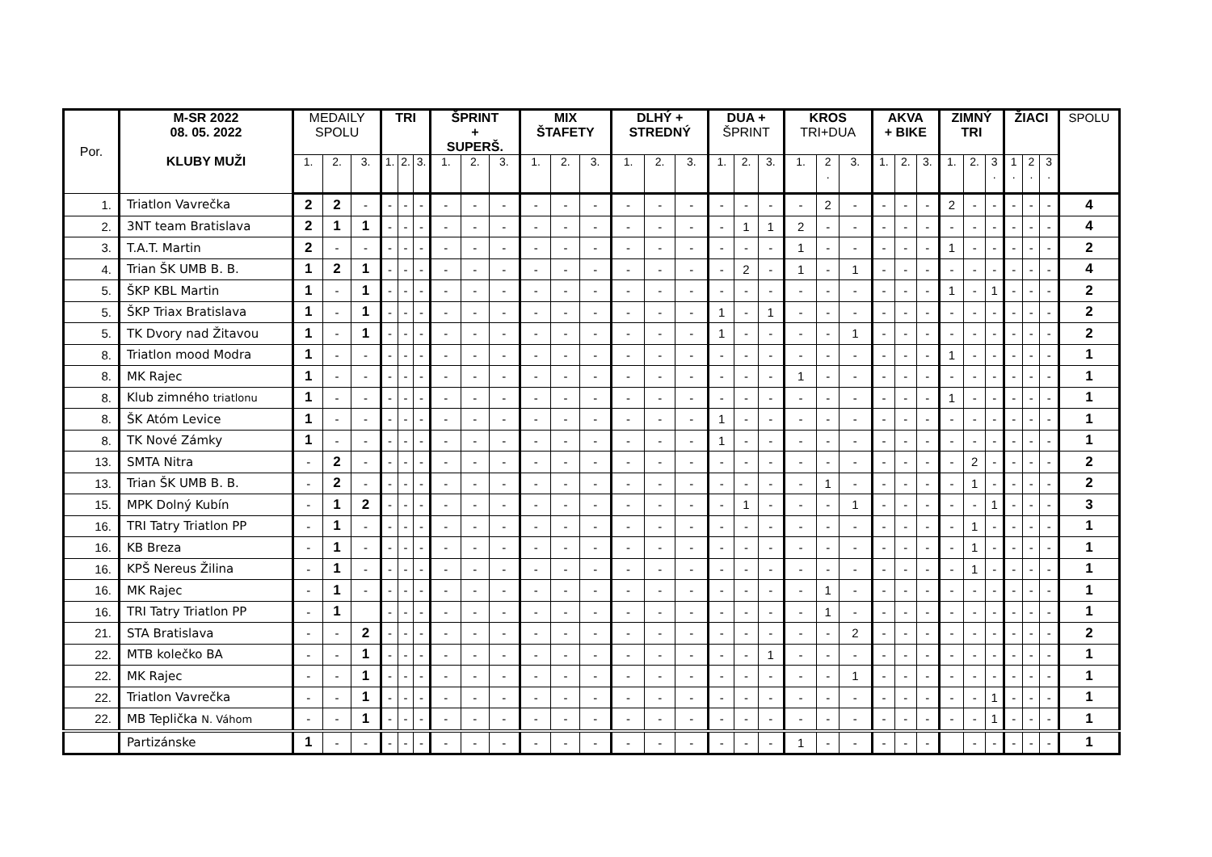| Por. | M-SR 2022 08. 05. 2022 KLUBY MUŽI | MEDAILY SPOLU | | | TRI | | | ŠPRINT + SUPERŠ. | | | MIX ŠTAFETY | | | DLHÝ + STREDNÝ | | | DUA + ŠPRINT | | | KROS TRI+DUA | | | AKVA + BIKE | | | ZIMNÝ TRI | | | ŽIACI | | | SPOLU |
| --- | --- | --- | --- | --- | --- | --- | --- | --- | --- | --- | --- | --- | --- | --- | --- | --- | --- | --- | --- | --- | --- | --- | --- | --- | --- | --- | --- | --- | --- | --- | --- | --- |
| | | 1. | 2. | 3. | 1. | 2. | 3. | 1. | 2. | 3. | 1. | 2. | 3. | 1. | 2. | 3. | 1. | 2. | 3. | 1. | 2 . | 3. | 1. | 2. | 3. | 1. | 2. | 3 . | 1 . | 2 . | 3 . | |
| 1. | Triatlon Vavrečka | 2 | 2 | - | - | - | - | - | - | - | - | - | - | - | - | - | - | - | - | - | 2 | - | - | - | - | 2 | - | - | - | - | - | 4 |
| 2. | 3NT team Bratislava | 2 | 1 | 1 | - | - | - | - | - | - | - | - | - | - | - | - | - | 1 | 1 | 2 | - | - | - | - | - | - | - | - | - | - | - | 4 |
| 3. | T.A.T. Martin | 2 | - | - | - | - | - | - | - | - | - | - | - | - | - | - | - | - | - | 1 | - | - | - | - | - | 1 | - | - | - | - | - | 2 |
| 4. | Trian ŠK UMB B. B. | 1 | 2 | 1 | - | - | - | - | - | - | - | - | - | - | - | - | - | 2 | - | 1 | - | 1 | - | - | - | - | - | - | - | - | - | 4 |
| 5. | ŠKP KBL Martin | 1 | - | 1 | - | - | - | - | - | - | - | - | - | - | - | - | - | - | - | - | - | - | - | - | - | 1 | - | 1 | - | - | - | 2 |
| 5. | ŠKP Triax Bratislava | 1 | - | 1 | - | - | - | - | - | - | - | - | - | - | - | - | 1 | - | 1 | - | - | - | - | - | - | - | - | - | - | - | - | 2 |
| 5. | TK Dvory nad Žitavou | 1 | - | 1 | - | - | - | - | - | - | - | - | - | - | - | - | 1 | - | - | - | - | 1 | - | - | - | - | - | - | - | - | - | 2 |
| 8. | Triatlon mood Modra | 1 | - | - | - | - | - | - | - | - | - | - | - | - | - | - | - | - | - | - | - | - | - | - | - | 1 | - | - | - | - | - | 1 |
| 8. | MK Rajec | 1 | - | - | - | - | - | - | - | - | - | - | - | - | - | - | - | - | - | 1 | - | - | - | - | - | - | - | - | - | - | - | 1 |
| 8. | Klub zimného triatlonu | 1 | - | - | - | - | - | - | - | - | - | - | - | - | - | - | - | - | - | - | - | - | - | - | - | 1 | - | - | - | - | - | 1 |
| 8. | ŠK Atóm Levice | 1 | - | - | - | - | - | - | - | - | - | - | - | - | - | - | 1 | - | - | - | - | - | - | - | - | - | - | - | - | - | - | 1 |
| 8. | TK Nové Zámky | 1 | - | - | - | - | - | - | - | - | - | - | - | - | - | - | 1 | - | - | - | - | - | - | - | - | - | - | - | - | - | - | 1 |
| 13. | SMTA Nitra | - | 2 | - | - | - | - | - | - | - | - | - | - | - | - | - | - | - | - | - | - | - | - | - | - | - | 2 | - | - | - | - | 2 |
| 13. | Trian ŠK UMB B. B. | - | 2 | - | - | - | - | - | - | - | - | - | - | - | - | - | - | - | - | - | 1 | - | - | - | - | - | 1 | - | - | - | - | 2 |
| 15. | MPK Dolný Kubín | - | 1 | 2 | - | - | - | - | - | - | - | - | - | - | - | - | - | 1 | - | - | - | 1 | - | - | - | - | - | 1 | - | - | - | 3 |
| 16. | TRI Tatry Triatlon PP | - | 1 | - | - | - | - | - | - | - | - | - | - | - | - | - | - | - | - | - | - | - | - | - | - | - | 1 | - | - | - | - | 1 |
| 16. | KB Breza | - | 1 | - | - | - | - | - | - | - | - | - | - | - | - | - | - | - | - | - | - | - | - | - | - | - | 1 | - | - | - | - | 1 |
| 16. | KPŠ Nereus Žilina | - | 1 | - | - | - | - | - | - | - | - | - | - | - | - | - | - | - | - | - | - | - | - | - | - | - | 1 | - | - | - | - | 1 |
| 16. | MK Rajec | - | 1 | - | - | - | - | - | - | - | - | - | - | - | - | - | - | - | - | - | 1 | - | - | - | - | - | - | - | - | - | - | 1 |
| 16. | TRI Tatry Triatlon PP | - | 1 | | - | - | - | - | - | - | - | - | - | - | - | - | - | - | - | - | 1 | - | - | - | - | - | - | - | - | - | - | 1 |
| 21. | STA Bratislava | - | - | 2 | - | - | - | - | - | - | - | - | - | - | - | - | - | - | - | - | - | 2 | - | - | - | - | - | - | - | - | - | 2 |
| 22. | MTB kolečko BA | - | - | 1 | - | - | - | - | - | - | - | - | - | - | - | - | - | - | 1 | - | - | - | - | - | - | - | - | - | - | - | - | 1 |
| 22. | MK Rajec | - | - | 1 | - | - | - | - | - | - | - | - | - | - | - | - | - | - | - | - | - | 1 | - | - | - | - | - | - | - | - | - | 1 |
| 22. | Triatlon Vavrečka | - | - | 1 | - | - | - | - | - | - | - | - | - | - | - | - | - | - | - | - | - | - | - | - | - | - | - | 1 | - | - | - | 1 |
| 22. | MB Teplička N. Váhom | - | - | 1 | - | - | - | - | - | - | - | - | - | - | - | - | - | - | - | - | - | - | - | - | - | - | - | 1 | - | - | - | 1 |
| | Partizánske | 1 | - | - | - | - | - | - | - | - | - | - | - | - | - | - | - | - | - | 1 | - | - | - | - | - | | - | - | - | - | - | 1 |